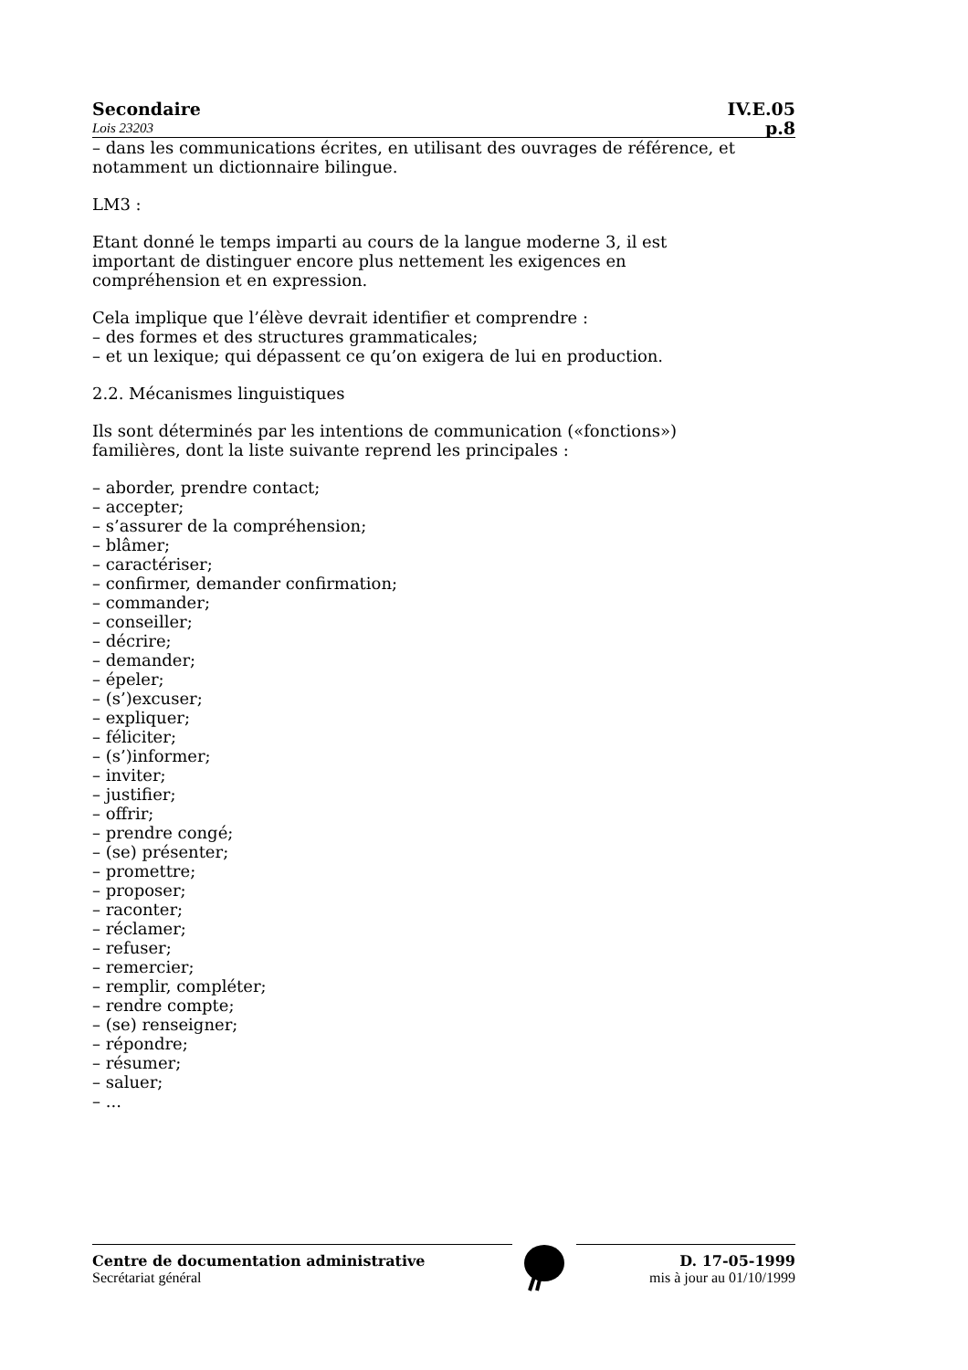Secondaire IV.E.05
Lois 23203 p.8
– dans les communications écrites, en utilisant des ouvrages de référence, et notamment un dictionnaire bilingue.
LM3 :
Etant donné le temps imparti au cours de la langue moderne 3, il est
important de distinguer encore plus nettement les exigences en
compréhension et en expression.
Cela implique que l’élève devrait identifier et comprendre :
– des formes et des structures grammaticales;
– et un lexique; qui dépassent ce qu’on exigera de lui en production.
2.2. Mécanismes linguistiques
Ils sont déterminés par les intentions de communication («fonctions»)
familières, dont la liste suivante reprend les principales :
– aborder, prendre contact;
– accepter;
– s’assurer de la compréhension;
– blâmer;
– caractériser;
– confirmer, demander confirmation;
– commander;
– conseiller;
– décrire;
– demander;
– épeler;
– (s’)excuser;
– expliquer;
– féliciter;
– (s’)informer;
– inviter;
– justifier;
– offrir;
– prendre congé;
– (se) présenter;
– promettre;
– proposer;
– raconter;
– réclamer;
– refuser;
– remercier;
– remplir, compléter;
– rendre compte;
– (se) renseigner;
– répondre;
– résumer;
– saluer;
– ...
Centre de documentation administrative
Secrétariat général
D. 17-05-1999
mis à jour au 01/10/1999